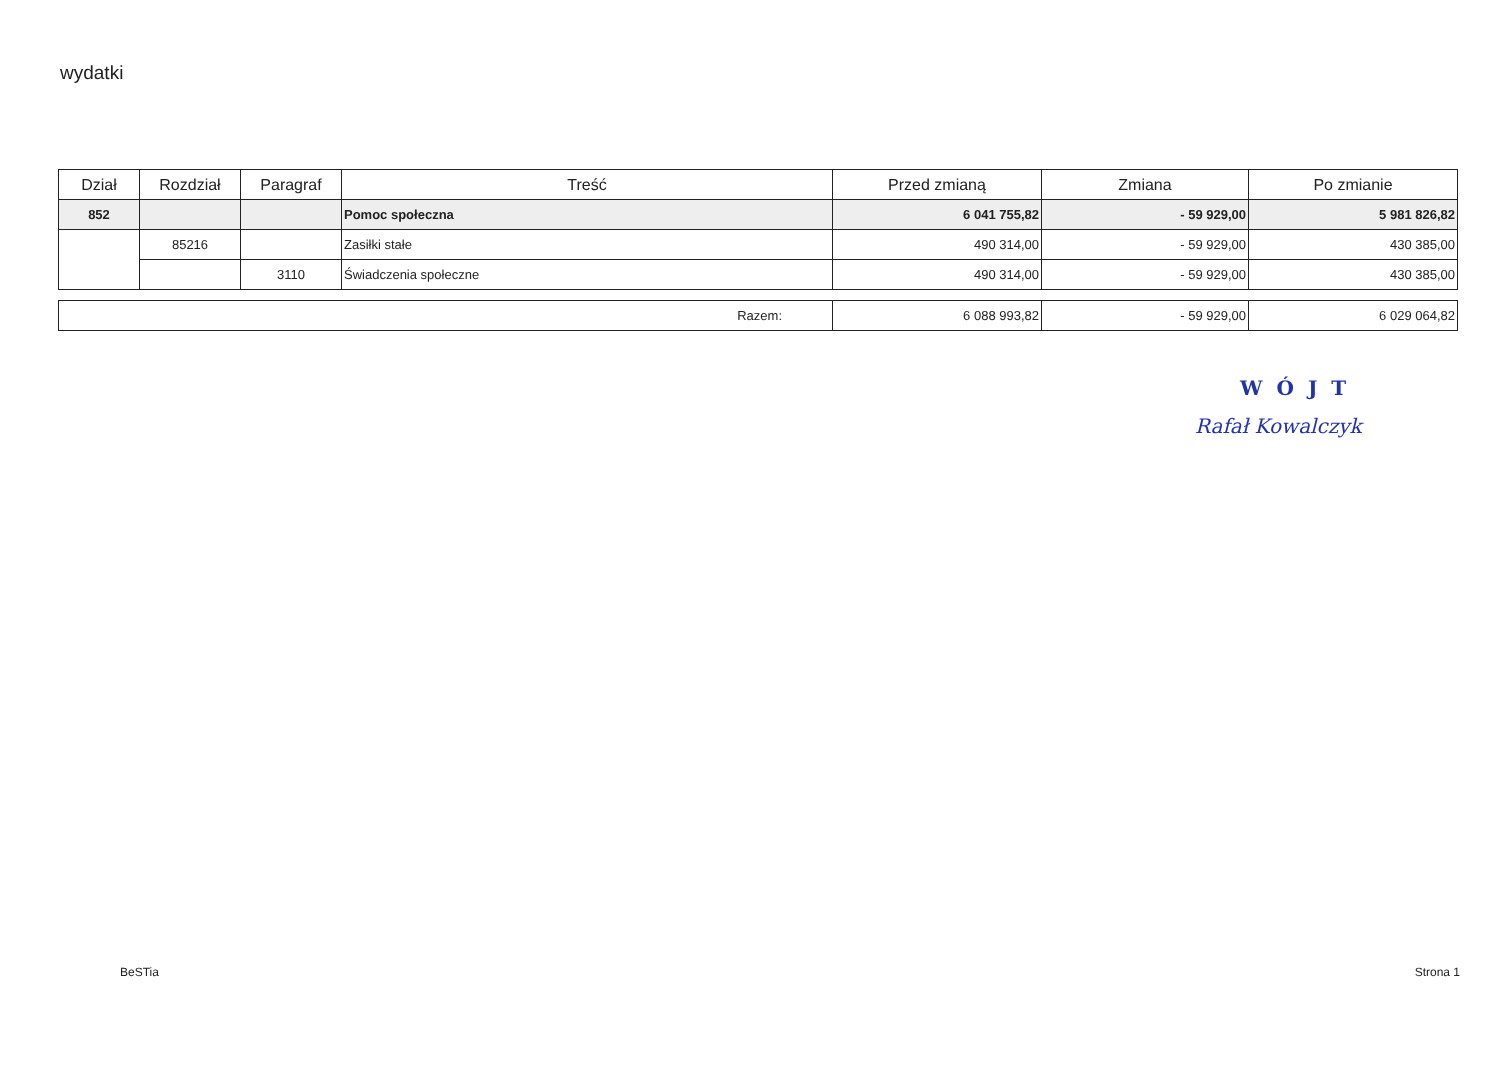wydatki
| Dział | Rozdział | Paragraf | Treść | Przed zmianą | Zmiana | Po zmianie |
| --- | --- | --- | --- | --- | --- | --- |
| 852 | | | Pomoc społeczna | 6 041 755,82 | - 59 929,00 | 5 981 826,82 |
| | 85216 | | Zasiłki stałe | 490 314,00 | - 59 929,00 | 430 385,00 |
| | | 3110 | Świadczenia społeczne | 490 314,00 | - 59 929,00 | 430 385,00 |
| Razem: | 6 088 993,82 | - 59 929,00 | 6 029 064,82 |
WÓJT
Rafał Kowalczyk
BeSTia Strona 1